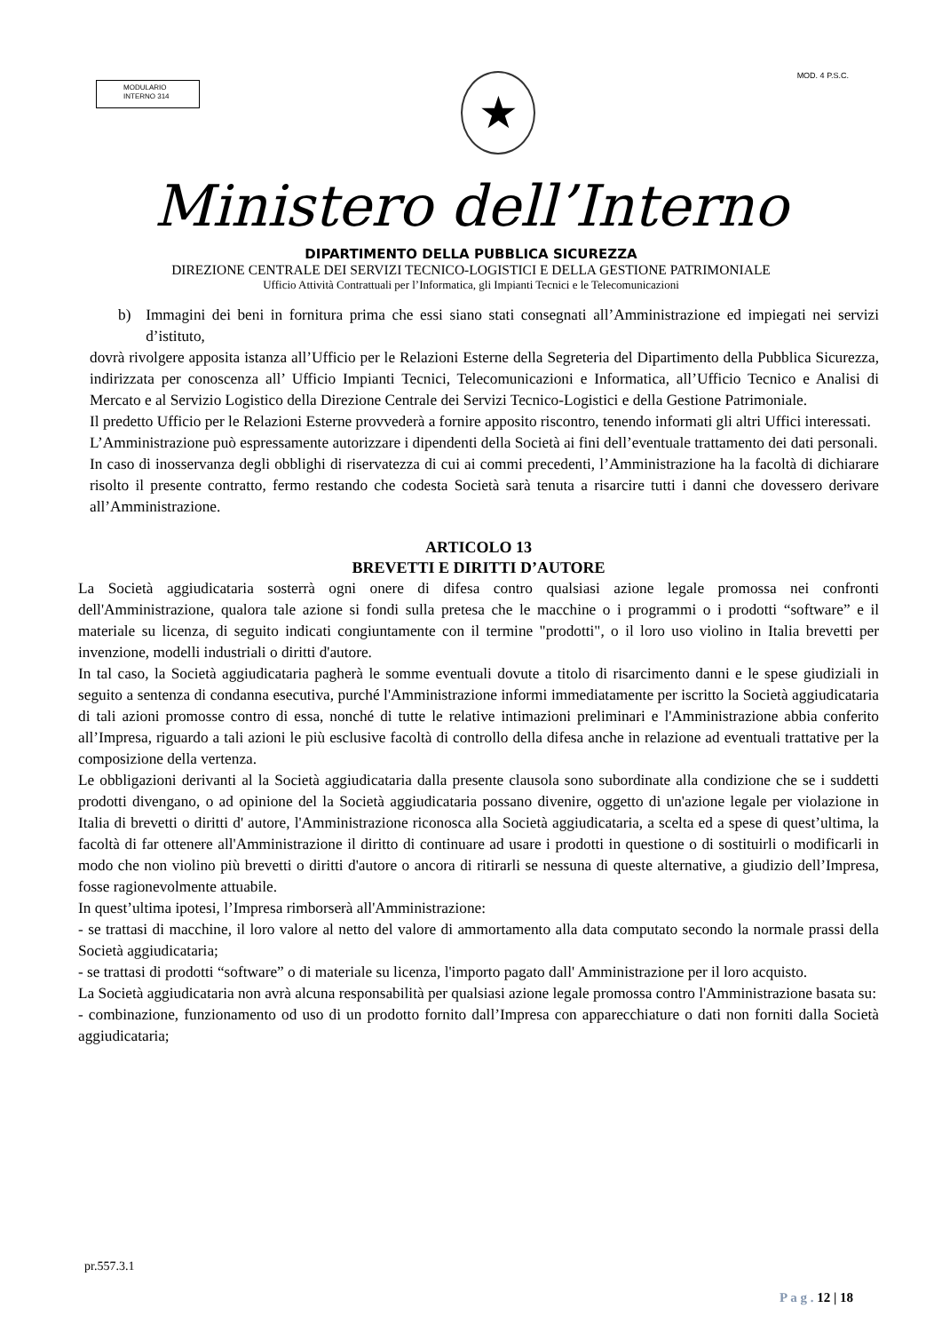MODULARIO
INTERNO 314
★
MOD. 4 P.S.C.
Ministero dell’Interno
DIPARTIMENTO DELLA PUBBLICA SICUREZZA
DIREZIONE CENTRALE DEI SERVIZI TECNICO-LOGISTICI E DELLA GESTIONE PATRIMONIALE
Ufficio Attività Contrattuali per l’Informatica, gli Impianti Tecnici e le Telecomunicazioni
b) Immagini dei beni in fornitura prima che essi siano stati consegnati all’Amministrazione ed impiegati nei servizi d’istituto,
dovrà rivolgere apposita istanza all’Ufficio per le Relazioni Esterne della Segreteria del Dipartimento della Pubblica Sicurezza, indirizzata per conoscenza all’ Ufficio Impianti Tecnici, Telecomunicazioni e Informatica, all’Ufficio Tecnico e Analisi di Mercato e al Servizio Logistico della Direzione Centrale dei Servizi Tecnico-Logistici e della Gestione Patrimoniale.
Il predetto Ufficio per le Relazioni Esterne provvederà a fornire apposito riscontro, tenendo informati gli altri Uffici interessati.
L’Amministrazione può espressamente autorizzare i dipendenti della Società ai fini dell’eventuale trattamento dei dati personali.
In caso di inosservanza degli obblighi di riservatezza di cui ai commi precedenti, l’Amministrazione ha la facoltà di dichiarare risolto il presente contratto, fermo restando che codesta Società sarà tenuta a risarcire tutti i danni che dovessero derivare all’Amministrazione.
ARTICOLO 13
BREVETTI E DIRITTI D’AUTORE
La Società aggiudicataria sosterrà ogni onere di difesa contro qualsiasi azione legale promossa nei confronti dell'Amministrazione, qualora tale azione si fondi sulla pretesa che le macchine o i programmi o i prodotti “software” e il materiale su licenza, di seguito indicati congiuntamente con il termine "prodotti", o il loro uso violino in Italia brevetti per invenzione, modelli industriali o diritti d'autore.
In tal caso, la Società aggiudicataria pagherà le somme eventuali dovute a titolo di risarcimento danni e le spese giudiziali in seguito a sentenza di condanna esecutiva, purché l'Amministrazione informi immediatamente per iscritto la Società aggiudicataria di tali azioni promosse contro di essa, nonché di tutte le relative intimazioni preliminari e l'Amministrazione abbia conferito all’Impresa, riguardo a tali azioni le più esclusive facoltà di controllo della difesa anche in relazione ad eventuali trattative per la composizione della vertenza.
Le obbligazioni derivanti al la Società aggiudicataria dalla presente clausola sono subordinate alla condizione che se i suddetti prodotti divengano, o ad opinione del la Società aggiudicataria possano divenire, oggetto di un'azione legale per violazione in Italia di brevetti o diritti d' autore, l'Amministrazione riconosca alla Società aggiudicataria, a scelta ed a spese di quest’ultima, la facoltà di far ottenere all'Amministrazione il diritto di continuare ad usare i prodotti in questione o di sostituirli o modificarli in modo che non violino più brevetti o diritti d'autore o ancora di ritirarli se nessuna di queste alternative, a giudizio dell’Impresa, fosse ragionevolmente attuabile.
In quest’ultima ipotesi, l’Impresa rimborserà all'Amministrazione:
- se trattasi di macchine, il loro valore al netto del valore di ammortamento alla data computato secondo la normale prassi della Società aggiudicataria;
- se trattasi di prodotti “software” o di materiale su licenza, l'importo pagato dall' Amministrazione per il loro acquisto.
La Società aggiudicataria non avrà alcuna responsabilità per qualsiasi azione legale promossa contro l'Amministrazione basata su:
- combinazione, funzionamento od uso di un prodotto fornito dall’Impresa con apparecchiature o dati non forniti dalla Società aggiudicataria;
pr.557.3.1
P a g . 12 | 18